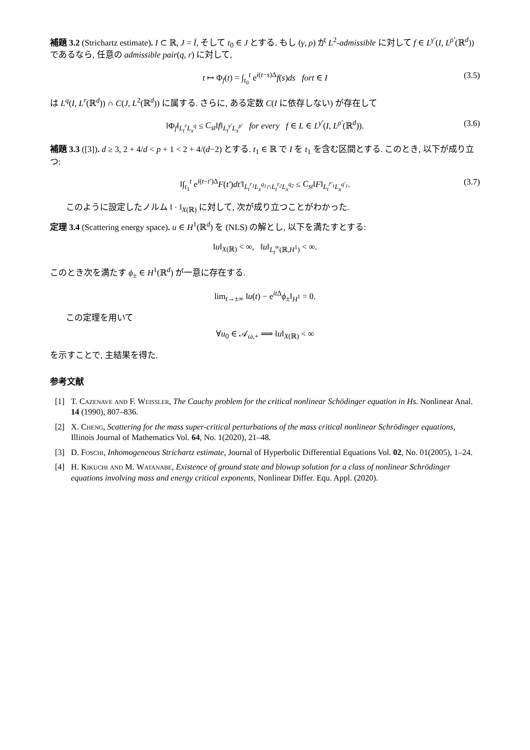補題 3.2 (Strichartz estimate). I ⊂ ℝ, J = Ī, そして t<sub>0</sub> ∈ J とする. もし (γ, ρ) が L<sup>2</sup>-admissible に対して f ∈ L<sup>γ′</sup>(I, L<sup>ρ′</sup>(ℝ<sup>d</sup>)) であるなら, 任意の admissible pair(q, r) に対して,
t ↦ Φ<sub>f</sub>(t) = ∫<sub>t<sub>0</sub></sub><sup>t</sup> e<sup>i(t−s)Δ</sup>f(s)ds fort ∈ I (3.5)
は L<sup>q</sup>(I, L<sup>r</sup>(ℝ<sup>d</sup>)) ∩ C(J, L<sup>2</sup>(ℝ<sup>d</sup>)) に属する. さらに, ある定数 C(I に依存しない) が存在して
‖Φ<sub>f</sub>‖<sub>L<sub>t</sub><sup>r</sup>L<sub>x</sub><sup>q</sup></sub> ≤ C<sub>st</sub>‖f‖<sub>L<sub>t</sub><sup>γ′</sup>L<sub>x</sub><sup>ρ′</sup></sub> for every f ∈ L ∈ L<sup>γ′</sup>(I, L<sup>ρ′</sup>(ℝ<sup>d</sup>)). (3.6)
補題 3.3 ([3]). d ≥ 3, 2 + 4/d < p + 1 < 2 + 4/(d−2) とする. t<sub>1</sub> ∈ ℝ で I を t<sub>1</sub> を含む区間とする. このとき, 以下が成り立つ:
‖∫<sub>t<sub>1</sub></sub><sup>t</sup> e<sup>i(t−t′)Δ</sup>F(t′)dt′‖<sub>L<sub>t</sub><sup>r<sub>1</sub></sup>L<sub>x</sub><sup>q<sub>1</sub></sup>∩L<sub>t</sub><sup>r<sub>2</sub></sup>L<sub>x</sub><sup>q<sub>2</sub></sup></sub> ≤ C<sub>st</sub>‖F‖<sub>L<sub>t</sub><sup>r̃′<sub>1</sub></sup>L<sub>x</sub><sup>q′<sub>1</sub></sup></sub>. (3.7)
このように設定したノルム ‖ · ‖<sub>X(ℝ)</sub> に対して, 次が成り立つことがわかった.
定理 3.4 (Scattering energy space). u ∈ H<sup>1</sup>(ℝ<sup>d</sup>) を (NLS) の解とし, 以下を満たすとする:
‖u‖<sub>X(ℝ)</sub> < ∞, ‖u‖<sub>L<sub>t</sub><sup>∞</sup>(ℝ,H<sup>1</sup>)</sub> < ∞.
このとき次を満たす ϕ<sub>±</sub> ∈ H<sup>1</sup>(ℝ<sup>d</sup>) が一意に存在する.
lim<sub>t→±∞</sub> ‖u(t) − e<sup>it Δ</sup>ϕ<sub>±</sub>‖<sub>H<sup>1</sup></sub> = 0.
この定理を用いて
∀u<sub>0</sub> ∈ 𝒜<sub>ω,+</sub> ⟹ ‖u‖<sub>X(ℝ)</sub> < ∞
を示すことで, 主結果を得た.
参考文献
[1] T. Cazenave and F. Weissler, The Cauchy problem for the critical nonlinear Schödinger equation in Hs. Nonlinear Anal. 14 (1990), 807–836.
[2] X. Cheng, Scattering for the mass super-critical perturbations of the mass critical nonlinear Schrödinger equations, Illinois Journal of Mathematics Vol. 64, No. 1(2020), 21–48.
[3] D. Foschi, Inhomogeneous Strichartz estimate, Journal of Hyperbolic Differential Equations Vol. 02, No. 01(2005), 1–24.
[4] H. Kikuchi and M. Watanabe, Existence of ground state and blowup solution for a class of nonlinear Schrödinger equations involving mass and energy critical exponents, Nonlinear Differ. Equ. Appl. (2020).